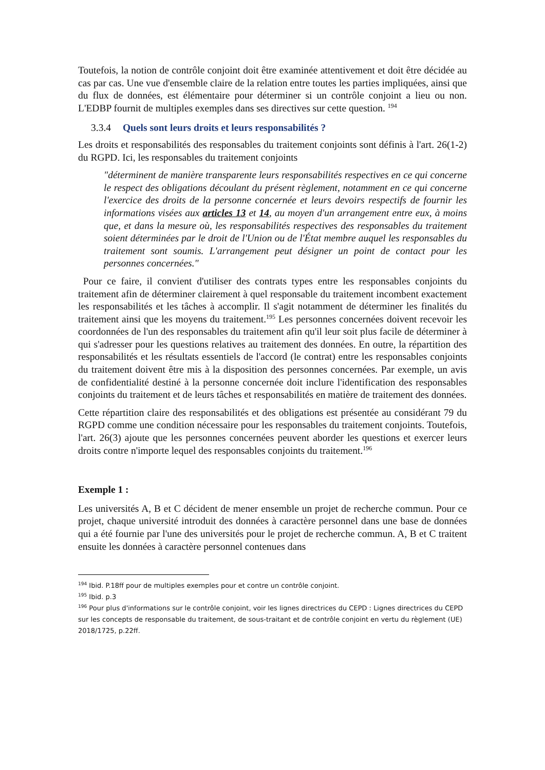Toutefois, la notion de contrôle conjoint doit être examinée attentivement et doit être décidée au cas par cas. Une vue d'ensemble claire de la relation entre toutes les parties impliquées, ainsi que du flux de données, est élémentaire pour déterminer si un contrôle conjoint a lieu ou non. L'EDBP fournit de multiples exemples dans ses directives sur cette question. <sup>194</sup>
3.3.4 Quels sont leurs droits et leurs responsabilités ?
Les droits et responsabilités des responsables du traitement conjoints sont définis à l'art. 26(1-2) du RGPD. Ici, les responsables du traitement conjoints
"déterminent de manière transparente leurs responsabilités respectives en ce qui concerne le respect des obligations découlant du présent règlement, notamment en ce qui concerne l'exercice des droits de la personne concernée et leurs devoirs respectifs de fournir les informations visées aux articles 13 et 14, au moyen d'un arrangement entre eux, à moins que, et dans la mesure où, les responsabilités respectives des responsables du traitement soient déterminées par le droit de l'Union ou de l'État membre auquel les responsables du traitement sont soumis. L'arrangement peut désigner un point de contact pour les personnes concernées."
Pour ce faire, il convient d'utiliser des contrats types entre les responsables conjoints du traitement afin de déterminer clairement à quel responsable du traitement incombent exactement les responsabilités et les tâches à accomplir. Il s'agit notamment de déterminer les finalités du traitement ainsi que les moyens du traitement.<sup>195</sup> Les personnes concernées doivent recevoir les coordonnées de l'un des responsables du traitement afin qu'il leur soit plus facile de déterminer à qui s'adresser pour les questions relatives au traitement des données. En outre, la répartition des responsabilités et les résultats essentiels de l'accord (le contrat) entre les responsables conjoints du traitement doivent être mis à la disposition des personnes concernées. Par exemple, un avis de confidentialité destiné à la personne concernée doit inclure l'identification des responsables conjoints du traitement et de leurs tâches et responsabilités en matière de traitement des données.
Cette répartition claire des responsabilités et des obligations est présentée au considérant 79 du RGPD comme une condition nécessaire pour les responsables du traitement conjoints. Toutefois, l'art. 26(3) ajoute que les personnes concernées peuvent aborder les questions et exercer leurs droits contre n'importe lequel des responsables conjoints du traitement.<sup>196</sup>
Exemple 1 :
Les universités A, B et C décident de mener ensemble un projet de recherche commun. Pour ce projet, chaque université introduit des données à caractère personnel dans une base de données qui a été fournie par l'une des universités pour le projet de recherche commun. A, B et C traitent ensuite les données à caractère personnel contenues dans
<sup>194</sup> Ibid. P.18ff pour de multiples exemples pour et contre un contrôle conjoint.
<sup>195</sup> Ibid. p.3
<sup>196</sup> Pour plus d'informations sur le contrôle conjoint, voir les lignes directrices du CEPD : Lignes directrices du CEPD sur les concepts de responsable du traitement, de sous-traitant et de contrôle conjoint en vertu du règlement (UE) 2018/1725, p.22ff.